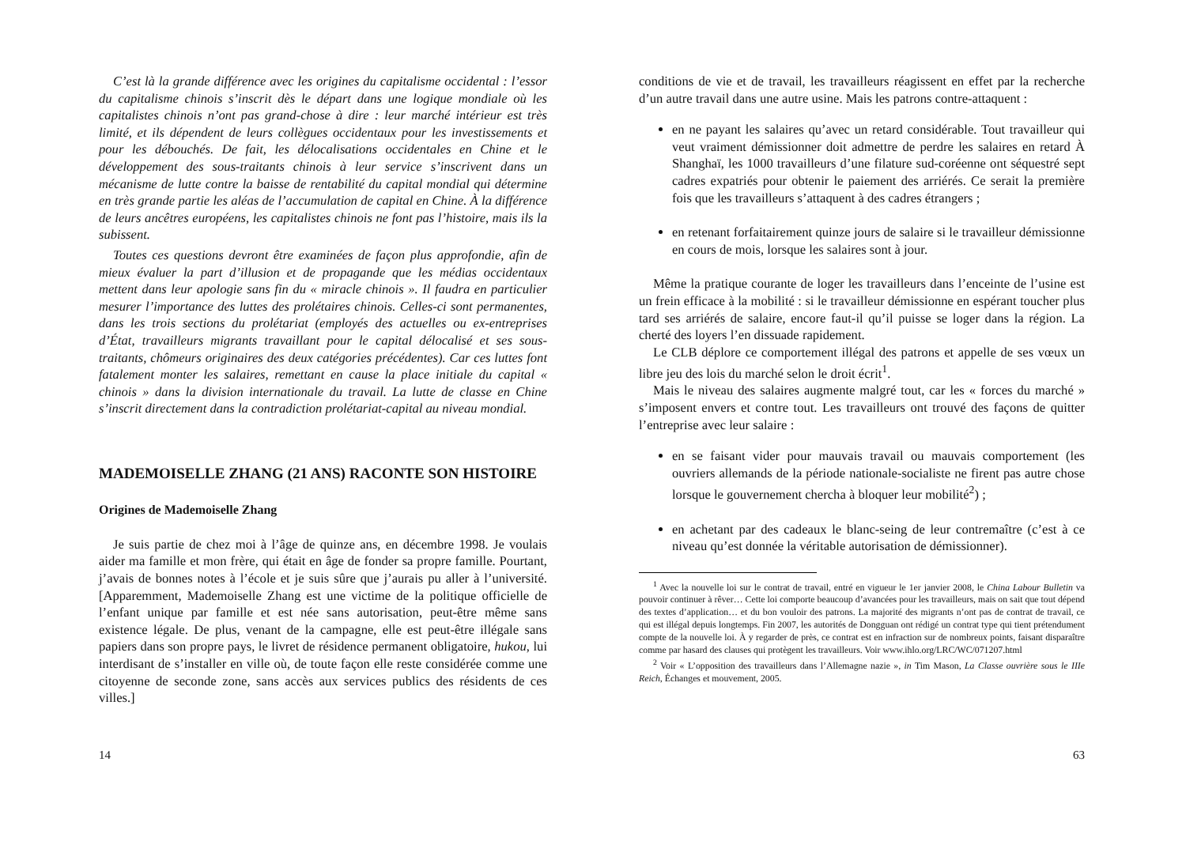C’est là la grande différence avec les origines du capitalisme occidental : l’essor du capitalisme chinois s’inscrit dès le départ dans une logique mondiale où les capitalistes chinois n’ont pas grand-chose à dire : leur marché intérieur est très limité, et ils dépendent de leurs collègues occidentaux pour les investissements et pour les débouchés. De fait, les délocalisations occidentales en Chine et le développement des sous-traitants chinois à leur service s’inscrivent dans un mécanisme de lutte contre la baisse de rentabilité du capital mondial qui détermine en très grande partie les aléas de l’accumulation de capital en Chine. À la différence de leurs ancêtres européens, les capitalistes chinois ne font pas l’histoire, mais ils la subissent.
Toutes ces questions devront être examinées de façon plus approfondie, afin de mieux évaluer la part d’illusion et de propagande que les médias occidentaux mettent dans leur apologie sans fin du « miracle chinois ». Il faudra en particulier mesurer l’importance des luttes des prolétaires chinois. Celles-ci sont permanentes, dans les trois sections du prolétariat (employés des actuelles ou ex-entreprises d’État, travailleurs migrants travaillant pour le capital délocalisé et ses sous-traitants, chômeurs originaires des deux catégories précédentes). Car ces luttes font fatalement monter les salaires, remettant en cause la place initiale du capital « chinois » dans la division internationale du travail. La lutte de classe en Chine s’inscrit directement dans la contradiction prolétariat-capital au niveau mondial.
MADEMOISELLE ZHANG (21 ANS) RACONTE SON HISTOIRE
Origines de Mademoiselle Zhang
Je suis partie de chez moi à l’âge de quinze ans, en décembre 1998. Je voulais aider ma famille et mon frère, qui était en âge de fonder sa propre famille. Pourtant, j’avais de bonnes notes à l’école et je suis sûre que j’aurais pu aller à l’université. [Apparemment, Mademoiselle Zhang est une victime de la politique officielle de l’enfant unique par famille et est née sans autorisation, peut-être même sans existence légale. De plus, venant de la campagne, elle est peut-être illégale sans papiers dans son propre pays, le livret de résidence permanent obligatoire, hukou, lui interdisant de s’installer en ville où, de toute façon elle reste considérée comme une citoyenne de seconde zone, sans accès aux services publics des résidents de ces villes.]
14
conditions de vie et de travail, les travailleurs réagissent en effet par la recherche d’un autre travail dans une autre usine. Mais les patrons contre-attaquent :
en ne payant les salaires qu’avec un retard considérable. Tout travailleur qui veut vraiment démissionner doit admettre de perdre les salaires en retard À Shanghaï, les 1000 travailleurs d’une filature sud-coréenne ont séquestré sept cadres expatriés pour obtenir le paiement des arriérés. Ce serait la première fois que les travailleurs s’attaquent à des cadres étrangers ;
en retenant forfaitairement quinze jours de salaire si le travailleur démissionne en cours de mois, lorsque les salaires sont à jour.
Même la pratique courante de loger les travailleurs dans l’enceinte de l’usine est un frein efficace à la mobilité : si le travailleur démissionne en espérant toucher plus tard ses arriérés de salaire, encore faut-il qu’il puisse se loger dans la région. La cherté des loyers l’en dissuade rapidement.
Le CLB déplore ce comportement illégal des patrons et appelle de ses vœux un libre jeu des lois du marché selon le droit écrit<sup>1</sup>.
Mais le niveau des salaires augmente malgré tout, car les « forces du marché » s’imposent envers et contre tout. Les travailleurs ont trouvé des façons de quitter l’entreprise avec leur salaire :
en se faisant vider pour mauvais travail ou mauvais comportement (les ouvriers allemands de la période nationale-socialiste ne firent pas autre chose lorsque le gouvernement chercha à bloquer leur mobilité<sup>2</sup>) ;
en achetant par des cadeaux le blanc-seing de leur contremaître (c’est à ce niveau qu’est donnée la véritable autorisation de démissionner).
<sup>1</sup> Avec la nouvelle loi sur le contrat de travail, entré en vigueur le 1er janvier 2008, le China Labour Bulletin va pouvoir continuer à rêver… Cette loi comporte beaucoup d’avancées pour les travailleurs, mais on sait que tout dépend des textes d’application… et du bon vouloir des patrons. La majorité des migrants n’ont pas de contrat de travail, ce qui est illégal depuis longtemps. Fin 2007, les autorités de Dongguan ont rédigé un contrat type qui tient prétendument compte de la nouvelle loi. À y regarder de près, ce contrat est en infraction sur de nombreux points, faisant disparaître comme par hasard des clauses qui protègent les travailleurs. Voir www.ihlo.org/LRC/WC/071207.html
<sup>2</sup> Voir « L’opposition des travailleurs dans l’Allemagne nazie », in Tim Mason, La Classe ouvrière sous le IIIe Reich, Échanges et mouvement, 2005.
63